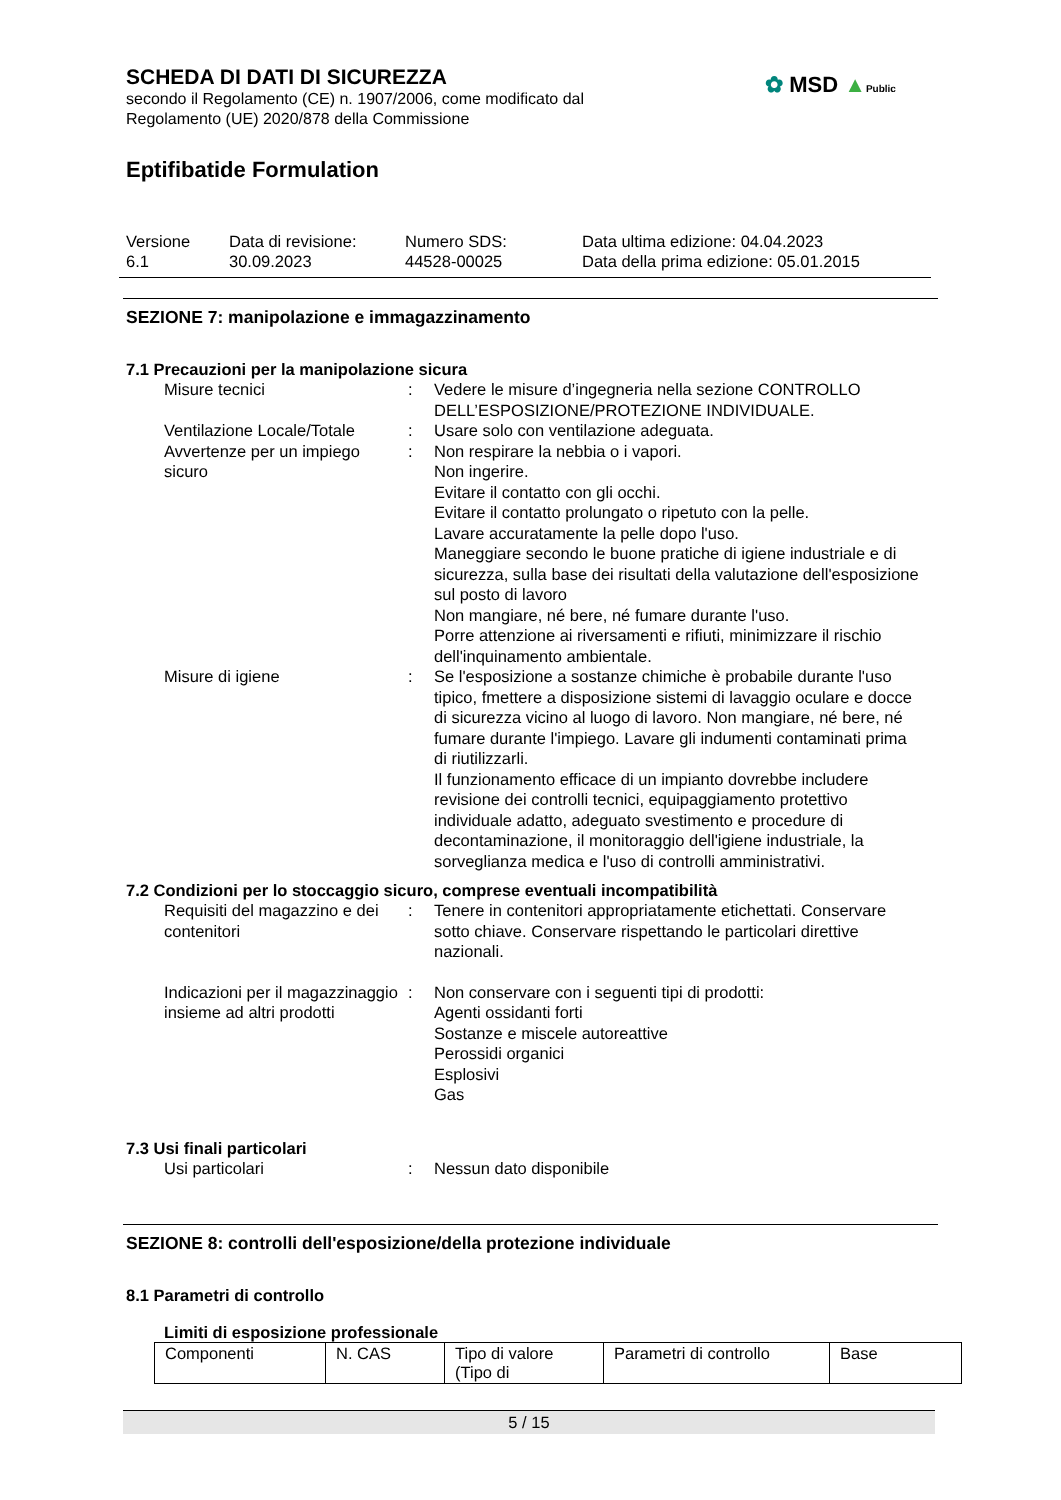SCHEDA DI DATI DI SICUREZZA
secondo il Regolamento (CE) n. 1907/2006, come modificato dal
Regolamento (UE) 2020/878 della Commissione
✿ MSD ▲Public
Eptifibatide Formulation
Versione
6.1
Data di revisione:
30.09.2023
Numero SDS:
44528-00025
Data ultima edizione: 04.04.2023
Data della prima edizione: 05.01.2015
SEZIONE 7: manipolazione e immagazzinamento
7.1 Precauzioni per la manipolazione sicura
Misure tecnici : Vedere le misure d’ingegneria nella sezione CONTROLLO DELL’ESPOSIZIONE/PROTEZIONE INDIVIDUALE.
Ventilazione Locale/Totale
: Usare solo con ventilazione adeguata.
Avvertenze per un impiego sicuro
: Non respirare la nebbia o i vapori.
Non ingerire.
Evitare il contatto con gli occhi.
Evitare il contatto prolungato o ripetuto con la pelle.
Lavare accuratamente la pelle dopo l'uso.
Maneggiare secondo le buone pratiche di igiene industriale e di sicurezza, sulla base dei risultati della valutazione dell'esposizione sul posto di lavoro
Non mangiare, né bere, né fumare durante l'uso.
Porre attenzione ai riversamenti e rifiuti, minimizzare il rischio dell'inquinamento ambientale.
Misure di igiene : Se l'esposizione a sostanze chimiche è probabile durante l'uso tipico, fmettere a disposizione sistemi di lavaggio oculare e docce di sicurezza vicino al luogo di lavoro. Non mangiare, né bere, né fumare durante l'impiego. Lavare gli indumenti contaminati prima di riutilizzarli.
Il funzionamento efficace di un impianto dovrebbe includere revisione dei controlli tecnici, equipaggiamento protettivo individuale adatto, adeguato svestimento e procedure di decontaminazione, il monitoraggio dell'igiene industriale, la sorveglianza medica e l'uso di controlli amministrativi.
7.2 Condizioni per lo stoccaggio sicuro, comprese eventuali incompatibilità
Requisiti del magazzino e dei contenitori
: Tenere in contenitori appropriatamente etichettati. Conservare sotto chiave. Conservare rispettando le particolari direttive nazionali.
Indicazioni per il magazzinaggio insieme ad altri prodotti
: Non conservare con i seguenti tipi di prodotti:
Agenti ossidanti forti
Sostanze e miscele autoreattive
Perossidi organici
Esplosivi
Gas
7.3 Usi finali particolari
Usi particolari : Nessun dato disponibile
SEZIONE 8: controlli dell'esposizione/della protezione individuale
8.1 Parametri di controllo
Limiti di esposizione professionale
| Componenti | N. CAS | Tipo di valore (Tipo di | Parametri di controllo | Base |
5 / 15